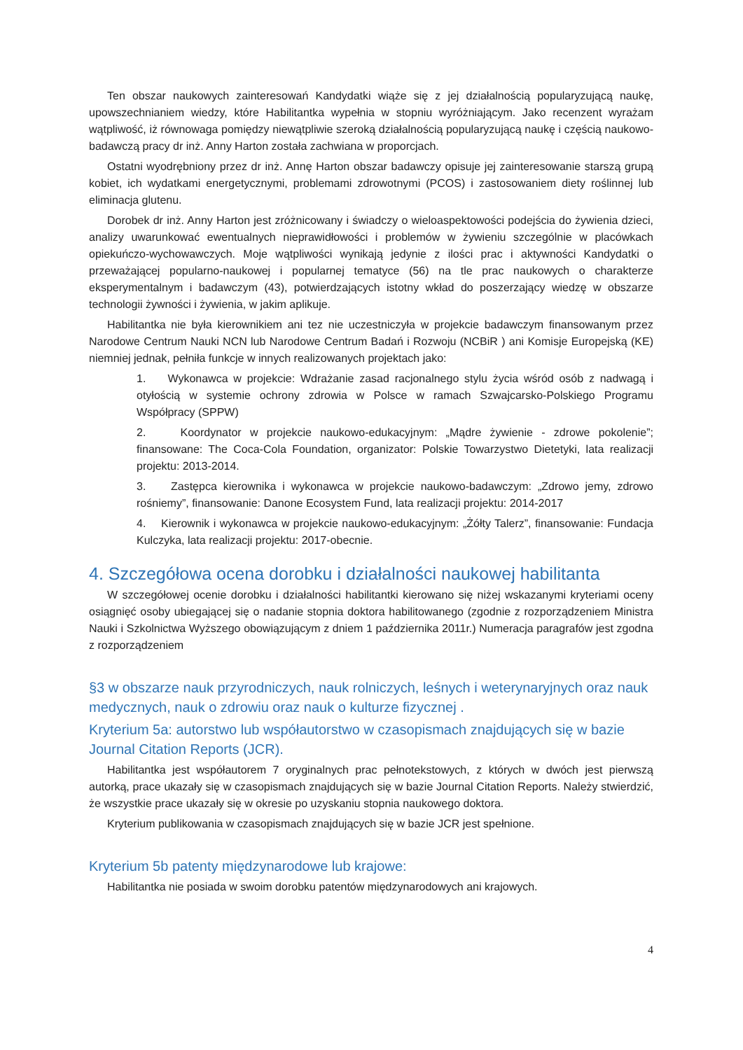Ten obszar naukowych zainteresowań Kandydatki wiąże się z jej działalnością popularyzującą naukę, upowszechnianiem wiedzy, które Habilitantka wypełnia w stopniu wyróżniającym. Jako recenzent wyrażam wątpliwość, iż równowaga pomiędzy niewątpliwie szeroką działalnością popularyzującą naukę i częścią naukowo-badawczą pracy dr inż. Anny Harton została zachwiana w proporcjach.
Ostatni wyodrębniony przez dr inż. Annę Harton obszar badawczy opisuje jej zainteresowanie starszą grupą kobiet, ich wydatkami energetycznymi, problemami zdrowotnymi (PCOS) i zastosowaniem diety roślinnej lub eliminacja glutenu.
Dorobek dr inż. Anny Harton jest zróżnicowany i świadczy o wieloaspektowości podejścia do żywienia dzieci, analizy uwarunkować ewentualnych nieprawidłowości i problemów w żywieniu szczególnie w placówkach opiekuńczo-wychowawczych. Moje wątpliwości wynikają jedynie z ilości prac i aktywności Kandydatki o przeważającej popularno-naukowej i popularnej tematyce (56) na tle prac naukowych o charakterze eksperymentalnym i badawczym (43), potwierdzających istotny wkład do poszerzający wiedzę w obszarze technologii żywności i żywienia, w jakim aplikuje.
Habilitantka nie była kierownikiem ani tez nie uczestniczyła w projekcie badawczym finansowanym przez Narodowe Centrum Nauki NCN lub Narodowe Centrum Badań i Rozwoju (NCBiR ) ani Komisje Europejską (KE) niemniej jednak, pełniła funkcje w innych realizowanych projektach jako:
1. Wykonawca w projekcie: Wdrażanie zasad racjonalnego stylu życia wśród osób z nadwagą i otyłością w systemie ochrony zdrowia w Polsce w ramach Szwajcarsko-Polskiego Programu Współpracy (SPPW)
2. Koordynator w projekcie naukowo-edukacyjnym: „Mądre żywienie - zdrowe pokolenie”; finansowane: The Coca-Cola Foundation, organizator: Polskie Towarzystwo Dietetyki, lata realizacji projektu: 2013-2014.
3. Zastępca kierownika i wykonawca w projekcie naukowo-badawczym: „Zdrowo jemy, zdrowo rośniemy”, finansowanie: Danone Ecosystem Fund, lata realizacji projektu: 2014-2017
4. Kierownik i wykonawca w projekcie naukowo-edukacyjnym: „Żółty Talerz”, finansowanie: Fundacja Kulczyka, lata realizacji projektu: 2017-obecnie.
4. Szczegółowa ocena dorobku i działalności naukowej habilitanta
W szczegółowej ocenie dorobku i działalności habilitantki kierowano się niżej wskazanymi kryteriami oceny osiągnięć osoby ubiegającej się o nadanie stopnia doktora habilitowanego (zgodnie z rozporządzeniem Ministra Nauki i Szkolnictwa Wyższego obowiązującym z dniem 1 października 2011r.) Numeracja paragrafów jest zgodna z rozporządzeniem
§3 w obszarze nauk przyrodniczych, nauk rolniczych, leśnych i weterynaryjnych oraz nauk medycznych, nauk o zdrowiu oraz nauk o kulturze fizycznej .
Kryterium 5a: autorstwo lub współautorstwo w czasopismach znajdujących się w bazie Journal Citation Reports (JCR).
Habilitantka jest współautorem 7 oryginalnych prac pełnotekstowych, z których w dwóch jest pierwszą autorką, prace ukazały się w czasopismach znajdujących się w bazie Journal Citation Reports. Należy stwierdzić, że wszystkie prace ukazały się w okresie po uzyskaniu stopnia naukowego doktora.
Kryterium publikowania w czasopismach znajdujących się w bazie JCR jest spełnione.
Kryterium 5b patenty międzynarodowe lub krajowe:
Habilitantka nie posiada w swoim dorobku patentów międzynarodowych ani krajowych.
4